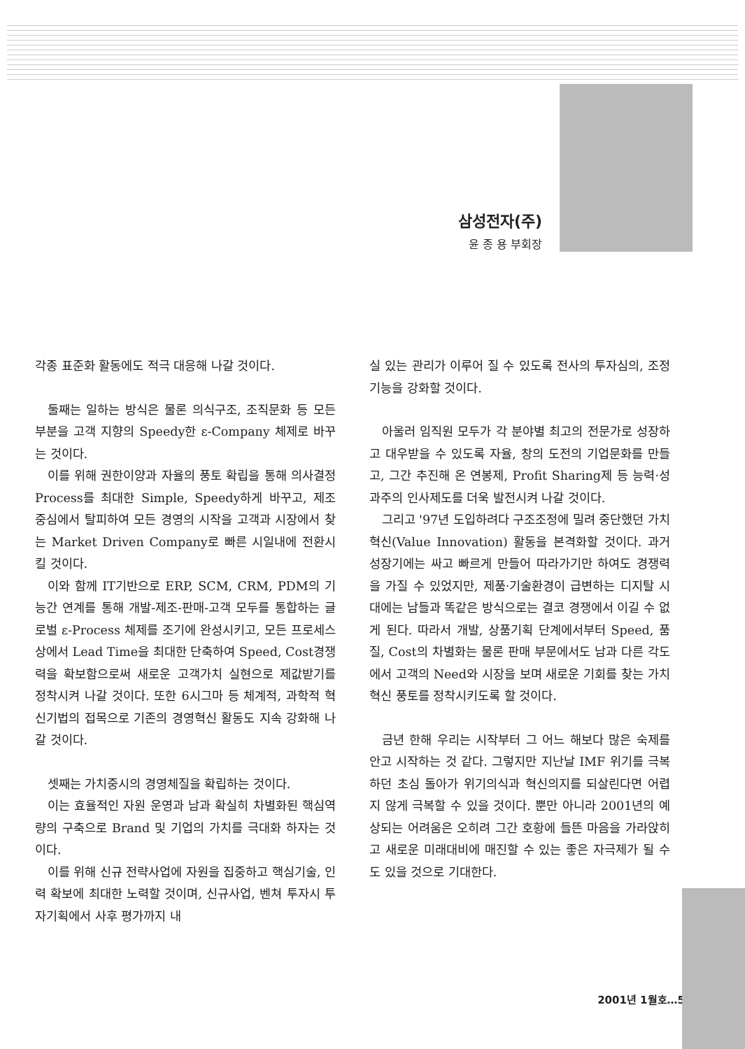삼성전자(주)
윤 종 용 부회장
각종 표준화 활동에도 적극 대응해 나갈 것이다.
둘째는 일하는 방식은 물론 의식구조, 조직문화 등 모든 부분을 고객 지향의 Speedy한 ε-Company 체제로 바꾸는 것이다.
이를 위해 권한이양과 자율의 풍토 확립을 통해 의사결정 Process를 최대한 Simple, Speedy하게 바꾸고, 제조 중심에서 탈피하여 모든 경영의 시작을 고객과 시장에서 찾는 Market Driven Company로 빠른 시일내에 전환시킬 것이다.
이와 함께 IT기반으로 ERP, SCM, CRM, PDM의 기능간 연계를 통해 개발-제조-판매-고객 모두를 통합하는 글로벌 ε-Process 체제를 조기에 완성시키고, 모든 프로세스상에서 Lead Time을 최대한 단축하여 Speed, Cost경쟁력을 확보함으로써 새로운 고객가치 실현으로 제값받기를 정착시켜 나갈 것이다. 또한 6시그마 등 체계적, 과학적 혁신기법의 접목으로 기존의 경영혁신 활동도 지속 강화해 나갈 것이다.
셋째는 가치중시의 경영체질을 확립하는 것이다.
이는 효율적인 자원 운영과 남과 확실히 차별화된 핵심역량의 구축으로 Brand 및 기업의 가치를 극대화 하자는 것이다.
이를 위해 신규 전략사업에 자원을 집중하고 핵심기술, 인력 확보에 최대한 노력할 것이며, 신규사업, 벤쳐 투자시 투자기획에서 사후 평가까지 내
실 있는 관리가 이루어 질 수 있도록 전사의 투자심의, 조정 기능을 강화할 것이다.
아울러 임직원 모두가 각 분야별 최고의 전문가로 성장하고 대우받을 수 있도록 자율, 창의 도전의 기업문화를 만들고, 그간 추진해 온 연봉제, Profit Sharing제 등 능력·성과주의 인사제도를 더욱 발전시켜 나갈 것이다.
그리고 '97년 도입하려다 구조조정에 밀려 중단했던 가치혁신(Value Innovation) 활동을 본격화할 것이다. 과거 성장기에는 싸고 빠르게 만들어 따라가기만 하여도 경쟁력을 가질 수 있었지만, 제품·기술환경이 급변하는 디지탈 시대에는 남들과 똑같은 방식으로는 결코 경쟁에서 이길 수 없게 된다. 따라서 개발, 상품기획 단계에서부터 Speed, 품질, Cost의 차별화는 물론 판매 부문에서도 남과 다른 각도에서 고객의 Need와 시장을 보며 새로운 기회를 찾는 가치혁신 풍토를 정착시키도록 할 것이다.
금년 한해 우리는 시작부터 그 어느 해보다 많은 숙제를 안고 시작하는 것 같다. 그렇지만 지난날 IMF 위기를 극복하던 초심 돌아가 위기의식과 혁신의지를 되살린다면 어렵지 않게 극복할 수 있을 것이다. 뿐만 아니라 2001년의 예상되는 어려움은 오히려 그간 호황에 들뜬 마음을 가라앉히고 새로운 미래대비에 매진할 수 있는 좋은 자극제가 될 수도 있을 것으로 기대한다.
2001년 1월호…5